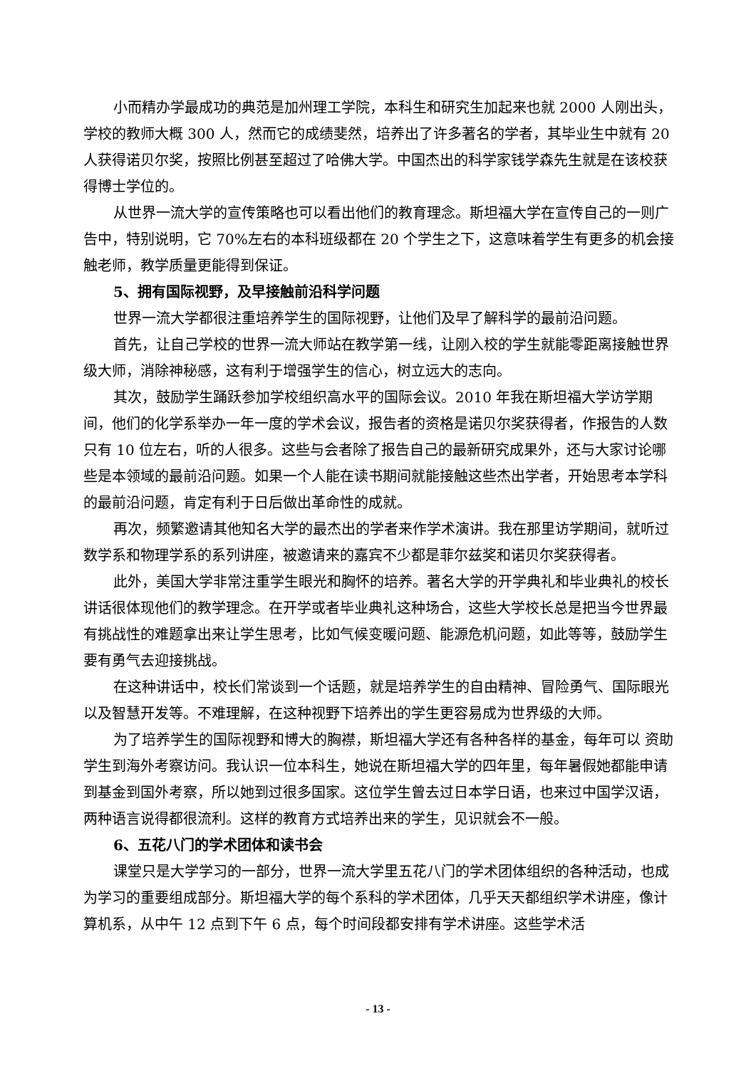小而精办学最成功的典范是加州理工学院，本科生和研究生加起来也就 2000 人刚出头，学校的教师大概 300 人，然而它的成绩斐然，培养出了许多著名的学者，其毕业生中就有 20 人获得诺贝尔奖，按照比例甚至超过了哈佛大学。中国杰出的科学家钱学森先生就是在该校获得博士学位的。
从世界一流大学的宣传策略也可以看出他们的教育理念。斯坦福大学在宣传自己的一则广告中，特别说明，它 70%左右的本科班级都在 20 个学生之下，这意味着学生有更多的机会接触老师，教学质量更能得到保证。
5、拥有国际视野，及早接触前沿科学问题
世界一流大学都很注重培养学生的国际视野，让他们及早了解科学的最前沿问题。
首先，让自己学校的世界一流大师站在教学第一线，让刚入校的学生就能零距离接触世界级大师，消除神秘感，这有利于增强学生的信心，树立远大的志向。
其次，鼓励学生踊跃参加学校组织高水平的国际会议。2010 年我在斯坦福大学访学期间，他们的化学系举办一年一度的学术会议，报告者的资格是诺贝尔奖获得者，作报告的人数只有 10 位左右，听的人很多。这些与会者除了报告自己的最新研究成果外，还与大家讨论哪些是本领域的最前沿问题。如果一个人能在读书期间就能接触这些杰出学者，开始思考本学科的最前沿问题，肯定有利于日后做出革命性的成就。
再次，频繁邀请其他知名大学的最杰出的学者来作学术演讲。我在那里访学期间，就听过数学系和物理学系的系列讲座，被邀请来的嘉宾不少都是菲尔兹奖和诺贝尔奖获得者。
此外，美国大学非常注重学生眼光和胸怀的培养。著名大学的开学典礼和毕业典礼的校长讲话很体现他们的教学理念。在开学或者毕业典礼这种场合，这些大学校长总是把当今世界最有挑战性的难题拿出来让学生思考，比如气候变暖问题、能源危机问题，如此等等，鼓励学生要有勇气去迎接挑战。
在这种讲话中，校长们常谈到一个话题，就是培养学生的自由精神、冒险勇气、国际眼光以及智慧开发等。不难理解，在这种视野下培养出的学生更容易成为世界级的大师。
为了培养学生的国际视野和博大的胸襟，斯坦福大学还有各种各样的基金，每年可以 资助学生到海外考察访问。我认识一位本科生，她说在斯坦福大学的四年里，每年暑假她都能申请到基金到国外考察，所以她到过很多国家。这位学生曾去过日本学日语，也来过中国学汉语，两种语言说得都很流利。这样的教育方式培养出来的学生，见识就会不一般。
6、五花八门的学术团体和读书会
课堂只是大学学习的一部分，世界一流大学里五花八门的学术团体组织的各种活动，也成为学习的重要组成部分。斯坦福大学的每个系科的学术团体，几乎天天都组织学术讲座，像计算机系，从中午 12 点到下午 6 点，每个时间段都安排有学术讲座。这些学术活
- 13 -